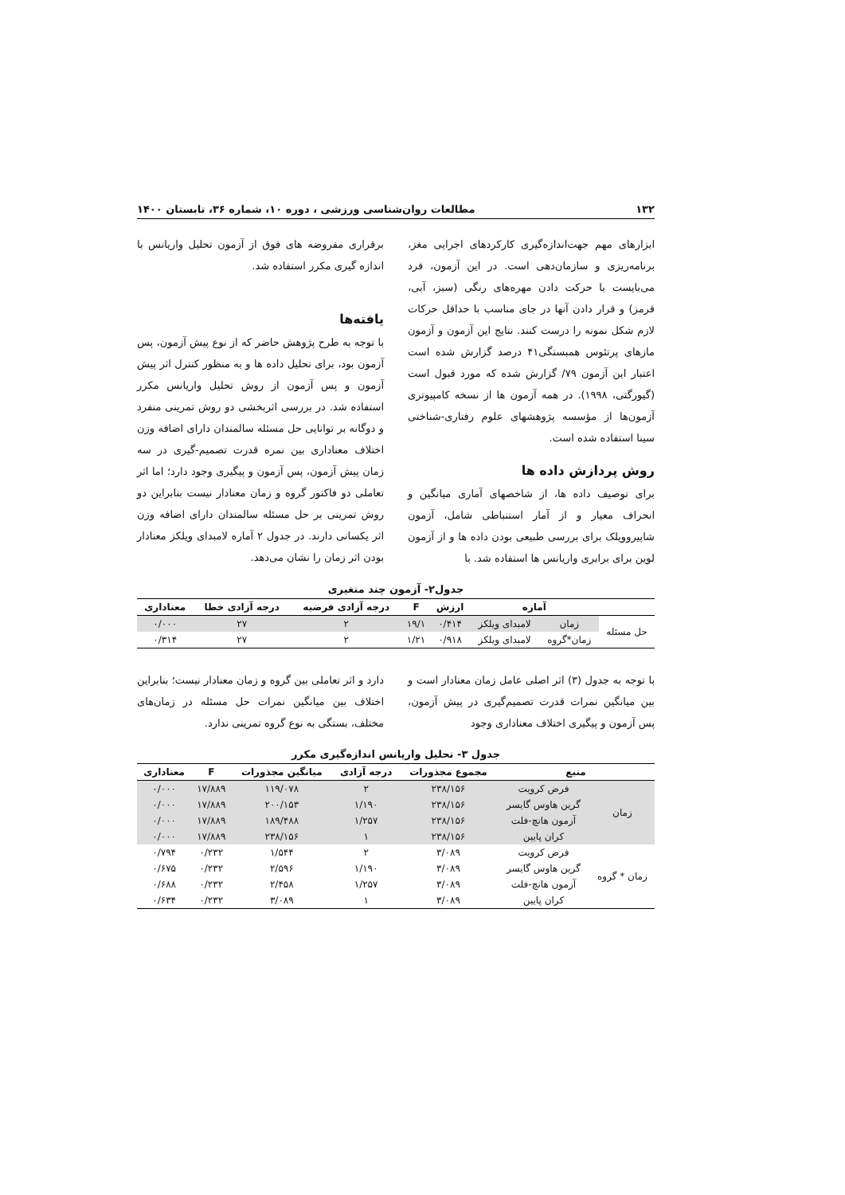۱۳۲ مطالعات روان‌شناسی ورزشی ، دوره ۱۰، شماره ۳۶، تابستان ۱۴۰۰
ابزارهای مهم جهت‌اندازه‌گیری کارکردهای اجرایی مغز، برنامه‌ریزی و سازمان‌دهی است. در این آزمون، فرد می‌بایست با حرکت دادن مهره‌های رنگی (سبز، آبی، قرمز) و قرار دادن آنها در جای مناسب با حداقل حرکات لازم شکل نمونه را درست کنند. نتایج این آزمون و آزمون مازهای پرتئوس همبستگی۴۱ درصد گزارش شده است اعتبار این آزمون ۷۹/ گزارش شده که مورد قبول است (گیورگتی، ۱۹۹۸). در همه آزمون ها از نسخه کامپیوتری آزمون‌ها از مؤسسه پژوهشهای علوم رفتاری-شناختی سینا استفاده شده است.
روش پردازش داده ها
برای توصیف داده ها، از شاخصهای آماری میانگین و انحراف معیار و از آمار استنباطی شامل، آزمون شاپیروویلک برای بررسی طبیعی بودن داده ها و از آزمون لوین برای برابری واریانس ها استفاده شد. با
برقراری مفروضه های فوق از آزمون تحلیل واریانس با اندازه گیری مکرر استفاده شد.
یافته‌ها
با توجه به طرح پژوهش حاضر که از نوع پیش آزمون، پس آزمون بود، برای تحلیل داده ها و به منظور کنترل اثر پیش آزمون و پس آزمون از روش تحلیل واریانس مکرر استفاده شد. در بررسی اثربخشی دو روش تمرینی منفرد و دوگانه بر توانایی حل مسئله سالمندان دارای اضافه وزن اختلاف معناداری بین نمره قدرت تصمیم-گیری در سه زمان پیش آزمون، پس آزمون و پیگیری وجود دارد؛ اما اثر تعاملی دو فاکتور گروه و زمان معنادار نیست بنابراین دو روش تمرینی بر حل مسئله سالمندان دارای اضافه وزن اثر یکسانی دارند. در جدول ۲ آماره لامبدای ویلکز معنادار بودن اثر زمان را نشان می‌دهد.
جدول۲- آزمون چند متغیری
| | آماره | | ارزش | F | درجه آزادی فرضیه | درجه آزادی خطا | معناداری |
| --- | --- | --- | --- | --- | --- | --- | --- |
| حل مسئله | زمان | لامبدای ویلکز | ۰/۴۱۴ | ۱۹/۱ | ۲ | ۲۷ | ۰/۰۰۰ |
| | زمان*گروه | لامبدای ویلکز | ۰/۹۱۸ | ۱/۲۱ | ۲ | ۲۷ | ۰/۳۱۴ |
با توجه به جدول (۳) اثر اصلی عامل زمان معنادار است و بین میانگین نمرات قدرت تصمیم‌گیری در پیش آزمون، پس آزمون و پیگیری اختلاف معناداری وجود
دارد و اثر تعاملی بین گروه و زمان معنادار نیست؛ بنابراین اختلاف بین میانگین نمرات حل مسئله در زمان‌های مختلف، بستگی به نوع گروه تمرینی ندارد.
جدول ۳- تحلیل واریانس اندازه‌گیری مکرر
| منبع | | مجموع مجذورات | درجه آزادی | میانگین مجذورات | F | معناداری |
| --- | --- | --- | --- | --- | --- | --- |
| زمان | فرض کرویت | ۲۳۸/۱۵۶ | ۲ | ۱۱۹/۰۷۸ | ۱۷/۸۸۹ | ۰/۰۰۰ |
| | گرین هاوس گایسر | ۲۳۸/۱۵۶ | ۱/۱۹۰ | ۲۰۰/۱۵۳ | ۱۷/۸۸۹ | ۰/۰۰۰ |
| | آزمون هانچ-فلت | ۲۳۸/۱۵۶ | ۱/۲۵۷ | ۱۸۹/۴۸۸ | ۱۷/۸۸۹ | ۰/۰۰۰ |
| | کران پایین | ۲۳۸/۱۵۶ | ۱ | ۲۳۸/۱۵۶ | ۱۷/۸۸۹ | ۰/۰۰۰ |
| زمان * گروه | فرض کرویت | ۳/۰۸۹ | ۲ | ۱/۵۴۴ | ۰/۲۳۲ | ۰/۷۹۴ |
| | گرین هاوس گایسر | ۳/۰۸۹ | ۱/۱۹۰ | ۲/۵۹۶ | ۰/۲۳۲ | ۰/۶۷۵ |
| | آزمون هانچ-فلت | ۳/۰۸۹ | ۱/۲۵۷ | ۲/۴۵۸ | ۰/۲۳۲ | ۰/۶۸۸ |
| | کران پایین | ۳/۰۸۹ | ۱ | ۳/۰۸۹ | ۰/۲۳۲ | ۰/۶۳۴ |